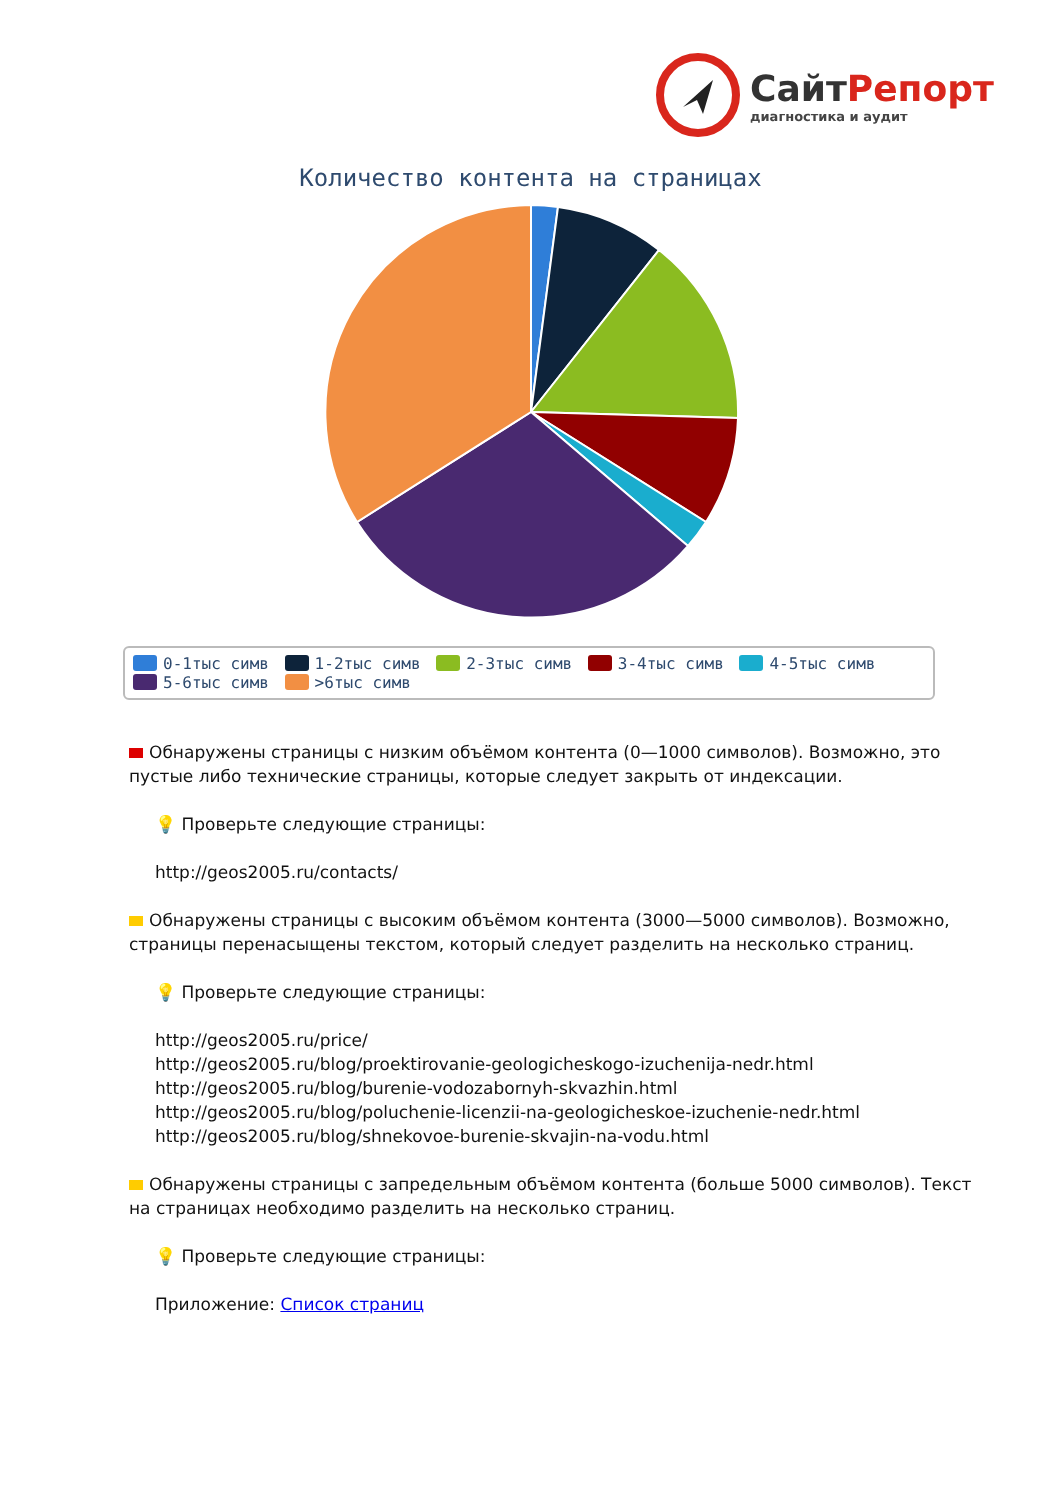СайтРепорт
диагностика и аудит
Количество контента на страницах
0-1тыс симв 1-2тыс симв 2-3тыс симв 3-4тыс симв 4-5тыс симв
5-6тыс симв >6тыс симв
Обнаружены страницы с низким объёмом контента (0—1000 символов). Возможно, это пустые либо технические страницы, которые следует закрыть от индексации.
💡 Проверьте следующие страницы:
http://geos2005.ru/contacts/
Обнаружены страницы с высоким объёмом контента (3000—5000 символов). Возможно, страницы перенасыщены текстом, который следует разделить на несколько страниц.
💡 Проверьте следующие страницы:
http://geos2005.ru/price/
http://geos2005.ru/blog/proektirovanie-geologicheskogo-izuchenija-nedr.html
http://geos2005.ru/blog/burenie-vodozabornyh-skvazhin.html
http://geos2005.ru/blog/poluchenie-licenzii-na-geologicheskoe-izuchenie-nedr.html
http://geos2005.ru/blog/shnekovoe-burenie-skvajin-na-vodu.html
Обнаружены страницы с запредельным объёмом контента (больше 5000 символов). Текст на страницах необходимо разделить на несколько страниц.
💡 Проверьте следующие страницы:
Приложение: Список страниц